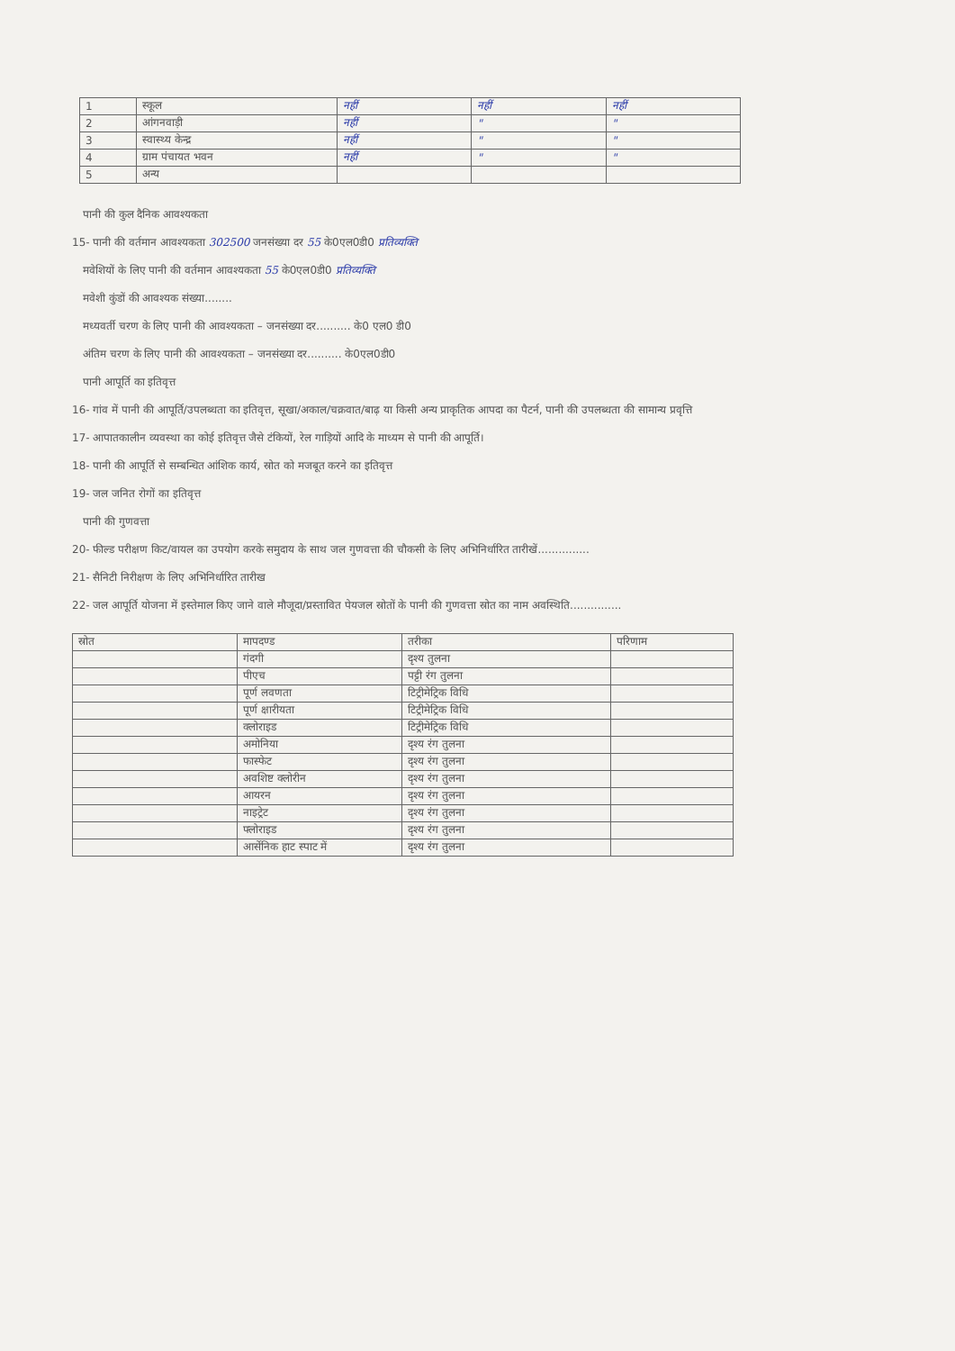| 1 | स्कूल | नहीं | नहीं | नहीं |
| 2 | आंगनवाड़ी | नहीं | " | " |
| 3 | स्वास्थ्य केन्द्र | नहीं | " | " |
| 4 | ग्राम पंचायत भवन | नहीं | " | " |
| 5 | अन्य | | | |
पानी की कुल दैनिक आवश्यकता
15- पानी की वर्तमान आवश्यकता 302500 जनसंख्या दर 55 के0एल0डी0 प्रतिव्यक्ति
मवेशियों के लिए पानी की वर्तमान आवश्यकता 55 के0एल0डी0 प्रतिव्यक्ति
मवेशी कुंडों की आवश्यक संख्या........
मध्यवर्ती चरण के लिए पानी की आवश्यकता – जनसंख्या दर.......... के0 एल0 डी0
अंतिम चरण के लिए पानी की आवश्यकता – जनसंख्या दर.......... के0एल0डी0
पानी आपूर्ति का इतिवृत्त
16- गांव में पानी की आपूर्ति/उपलब्धता का इतिवृत्त, सूखा/अकाल/चक्रवात/बाढ़ या किसी अन्य प्राकृतिक आपदा का पैटर्न, पानी की उपलब्धता की सामान्य प्रवृत्ति
17- आपातकालीन व्यवस्था का कोई इतिवृत्त जैसे टंकियों, रेल गाड़ियों आदि के माध्यम से पानी की आपूर्ति।
18- पानी की आपूर्ति से सम्बन्धित आंशिक कार्य, स्रोत को मजबूत करने का इतिवृत्त
19- जल जनित रोगों का इतिवृत्त
पानी की गुणवत्ता
20- फील्ड परीक्षण किट/वायल का उपयोग करके समुदाय के साथ जल गुणवत्ता की चौकसी के लिए अभिनिर्धारित तारीखें...............
21- सैनिटी निरीक्षण के लिए अभिनिर्धारित तारीख
22- जल आपूर्ति योजना में इस्तेमाल किए जाने वाले मौजूदा/प्रस्तावित पेयजल स्रोतों के पानी की गुणवत्ता स्रोत का नाम अवस्थिति...............
| स्रोत | मापदण्ड | तरीका | परिणाम |
| --- | --- | --- | --- |
| | गंदगी | दृश्य तुलना | |
| | पीएच | पट्टी रंग तुलना | |
| | पूर्ण लवणता | टिट्रीमेट्रिक विधि | |
| | पूर्ण क्षारीयता | टिट्रीमेट्रिक विधि | |
| | क्लोराइड | टिट्रीमेट्रिक विधि | |
| | अमोनिया | दृश्य रंग तुलना | |
| | फास्फेट | दृश्य रंग तुलना | |
| | अवशिष्ट क्लोरीन | दृश्य रंग तुलना | |
| | आयरन | दृश्य रंग तुलना | |
| | नाइट्रेट | दृश्य रंग तुलना | |
| | फ्लोराइड | दृश्य रंग तुलना | |
| | आर्सेनिक हाट स्पाट में | दृश्य रंग तुलना | |